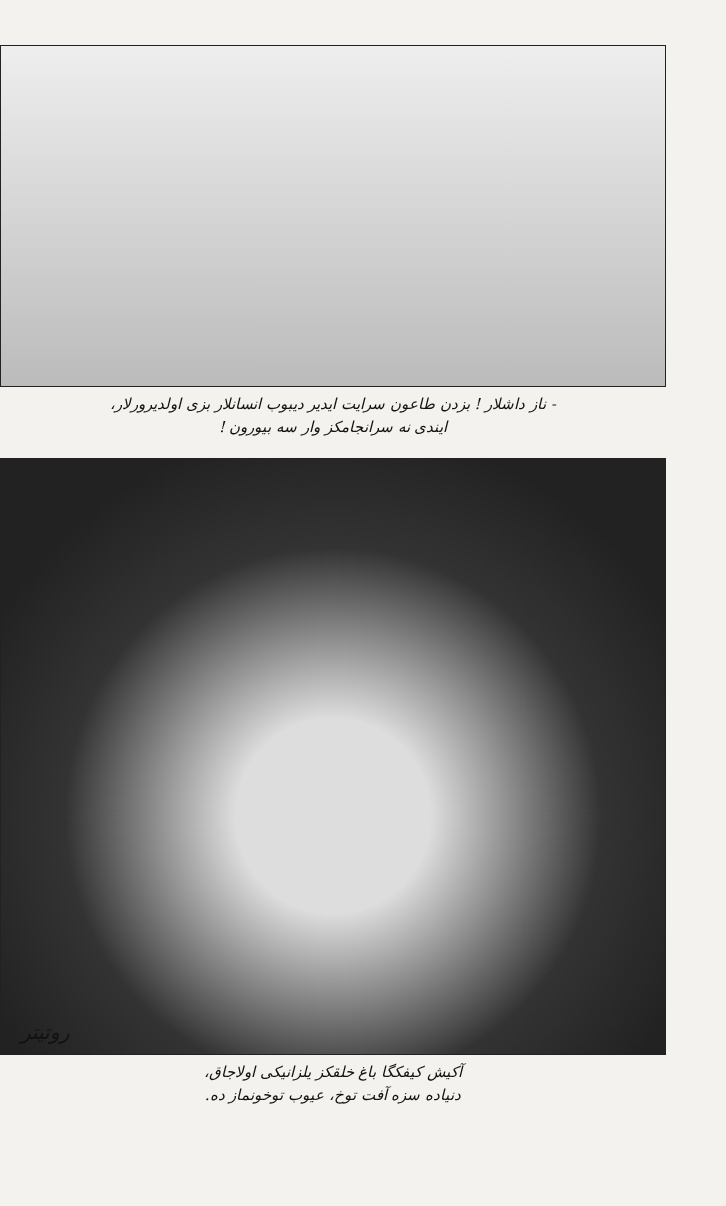- ناز داشلار ! بزدن طاعون سرایت ایدیر دیبوب انسانلار بزی اولدیرورلار،
ایندی نه سرانجامکز وار سه بیورون !
روتیتر
آکیش کیفکگا باغ خلقکز یلزانیکی اولاجاق،
دنیاده سزه آفت توخ، عیوب توخونماز ده.